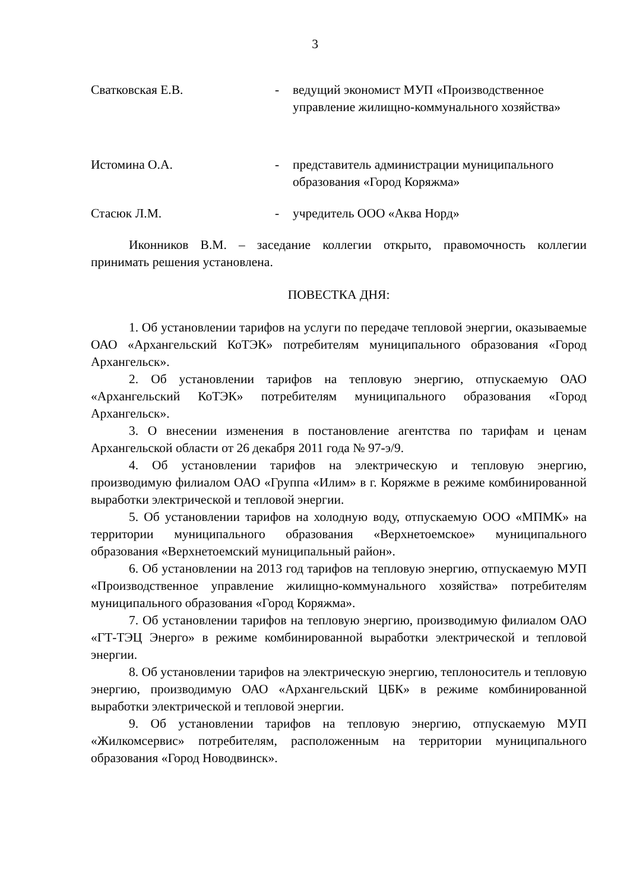3
Сватковская Е.В. - ведущий экономист МУП «Производственное управление жилищно-коммунального хозяйства»
Истомина О.А. - представитель администрации муниципального образования «Город Коряжма»
Стасюк Л.М. - учредитель ООО «Аква Норд»
Иконников В.М. – заседание коллегии открыто, правомочность коллегии принимать решения установлена.
ПОВЕСТКА ДНЯ:
1. Об установлении тарифов на услуги по передаче тепловой энергии, оказываемые ОАО «Архангельский КоТЭК» потребителям муниципального образования «Город Архангельск».
2. Об установлении тарифов на тепловую энергию, отпускаемую ОАО «Архангельский КоТЭК» потребителям муниципального образования «Город Архангельск».
3. О внесении изменения в постановление агентства по тарифам и ценам Архангельской области от 26 декабря 2011 года № 97-э/9.
4. Об установлении тарифов на электрическую и тепловую энергию, производимую филиалом ОАО «Группа «Илим» в г. Коряжме в режиме комбинированной выработки электрической и тепловой энергии.
5. Об установлении тарифов на холодную воду, отпускаемую ООО «МПМК» на территории муниципального образования «Верхнетоемское» муниципального образования «Верхнетоемский муниципальный район».
6. Об установлении на 2013 год тарифов на тепловую энергию, отпускаемую МУП «Производственное управление жилищно-коммунального хозяйства» потребителям муниципального образования «Город Коряжма».
7. Об установлении тарифов на тепловую энергию, производимую филиалом ОАО «ГТ-ТЭЦ Энерго» в режиме комбинированной выработки электрической и тепловой энергии.
8. Об установлении тарифов на электрическую энергию, теплоноситель и тепловую энергию, производимую ОАО «Архангельский ЦБК» в режиме комбинированной выработки электрической и тепловой энергии.
9. Об установлении тарифов на тепловую энергию, отпускаемую МУП «Жилкомсервис» потребителям, расположенным на территории муниципального образования «Город Новодвинск».